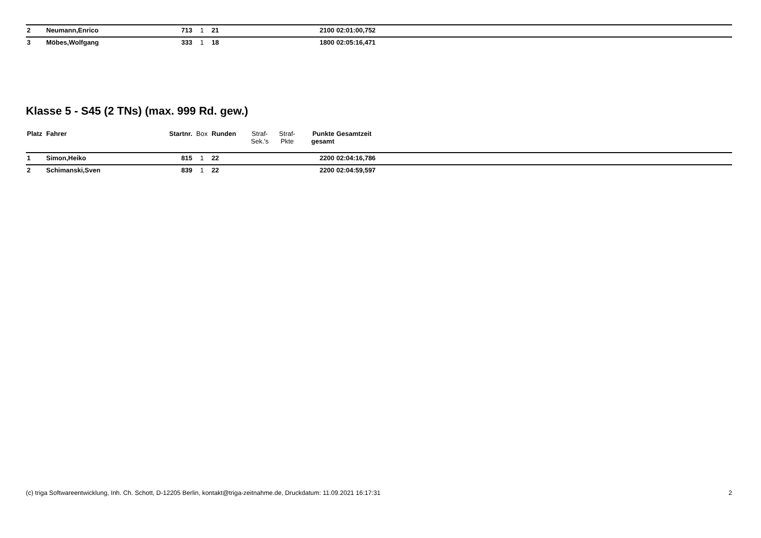| 2 | Neumann,Enrico | 713 | 1 | 21 | | | 2100 | 02:01:00,752 | |
| 3 | Möbes,Wolfgang | 333 | 1 | 18 | | | 1800 | 02:05:16,471 | |
Klasse 5 - S45 (2 TNs) (max. 999 Rd. gew.)
| Platz | Fahrer | Startnr. | Box | Runden | Straf- Sek.'s | Straf- Pkte | Punkte gesamt | Gesamtzeit | |
| --- | --- | --- | --- | --- | --- | --- | --- | --- | --- |
| 1 | Simon,Heiko | 815 | 1 | 22 | | | 2200 | 02:04:16,786 | |
| 2 | Schimanski,Sven | 839 | 1 | 22 | | | 2200 | 02:04:59,597 | |
(c) triga Softwareentwicklung, Inh. Ch. Schott, D-12205 Berlin, kontakt@triga-zeitnahme.de, Druckdatum: 11.09.2021 16:17:31 2